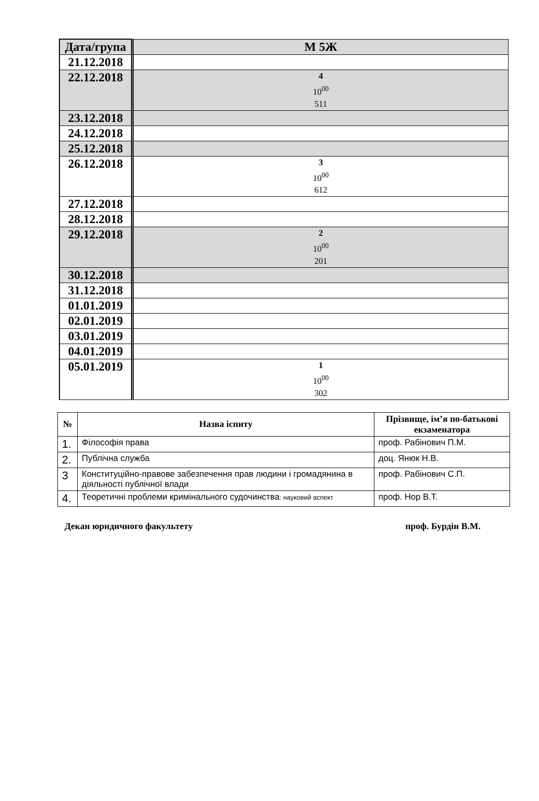| Дата/група | М 5Ж |
| 21.12.2018 | |
| 22.12.2018 | 4 10<sup>00</sup> 511 |
| 23.12.2018 | |
| 24.12.2018 | |
| 25.12.2018 | |
| 26.12.2018 | 3 10<sup>00</sup> 612 |
| 27.12.2018 | |
| 28.12.2018 | |
| 29.12.2018 | 2 10<sup>00</sup> 201 |
| 30.12.2018 | |
| 31.12.2018 | |
| 01.01.2019 | |
| 02.01.2019 | |
| 03.01.2019 | |
| 04.01.2019 | |
| 05.01.2019 | 1 10<sup>00</sup> 302 |
| № | Назва іспиту | Прізвище, ім’я по-батькові екзаменатора |
| --- | --- | --- |
| 1. | Філософія права | проф. Рабінович П.М. |
| 2. | Публічна служба | доц. Янюк Н.В. |
| 3 | Конституційно-правове забезпечення прав людини і громадянина в діяльності публічної влади | проф. Рабінович С.П. |
| 4. | Теоретичні проблеми кримінального судочинства : науковий аспект | проф. Нор В.Т. |
Декан юридичного факультету проф. Бурдін В.М.